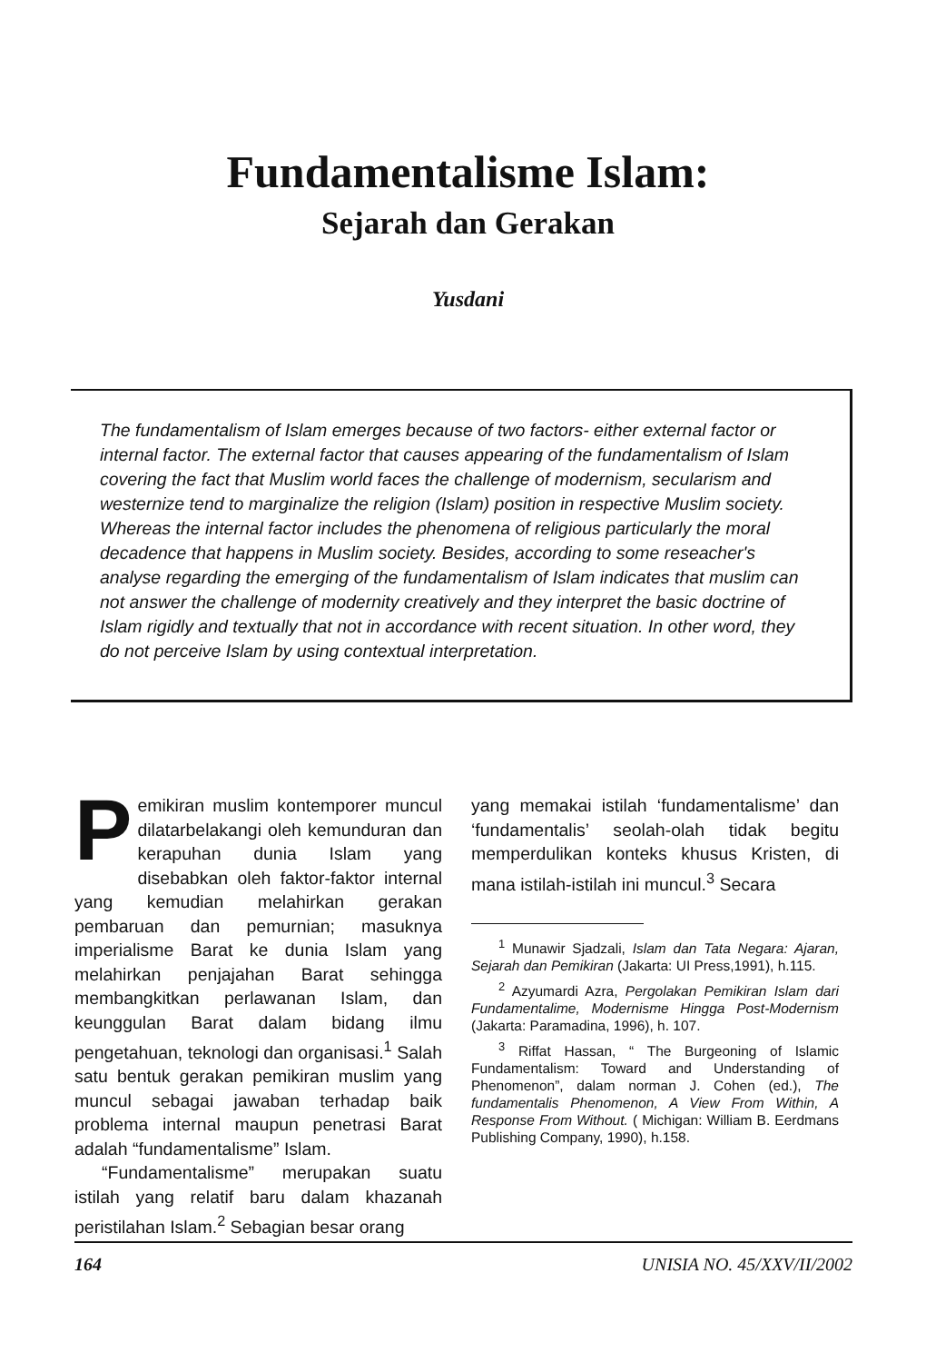Fundamentalisme Islam:
Sejarah dan Gerakan
Yusdani
The fundamentalism of Islam emerges because of two factors- either external factor or internal factor. The external factor that causes appearing of the fundamentalism of Islam covering the fact that Muslim world faces the challenge of modernism, secularism and westernize tend to marginalize the religion (Islam) position in respective Muslim society. Whereas the internal factor includes the phenomena of religious particularly the moral decadence that happens in Muslim society. Besides, according to some reseacher's analyse regarding the emerging of the fundamentalism of Islam indicates that muslim can not answer the challenge of modernity creatively and they interpret the basic doctrine of Islam rigidly and textually that not in accordance with recent situation. In other word, they do not perceive Islam by using contextual interpretation.
Pemikiran muslim kontemporer muncul dilatarbelakangi oleh kemunduran dan kerapuhan dunia Islam yang disebabkan oleh faktor-faktor internal yang kemudian melahirkan gerakan pembaruan dan pemurnian; masuknya imperialisme Barat ke dunia Islam yang melahirkan penjajahan Barat sehingga membangkitkan perlawanan Islam, dan keunggulan Barat dalam bidang ilmu pengetahuan, teknologi dan organisasi.<sup>1</sup> Salah satu bentuk gerakan pemikiran muslim yang muncul sebagai jawaban terhadap baik problema internal maupun penetrasi Barat adalah “fundamentalisme” Islam.
“Fundamentalisme” merupakan suatu istilah yang relatif baru dalam khazanah peristilahan Islam.<sup>2</sup> Sebagian besar orang
yang memakai istilah ‘fundamentalisme’ dan ‘fundamentalis’ seolah-olah tidak begitu memperdulikan konteks khusus Kristen, di mana istilah-istilah ini muncul.<sup>3</sup> Secara
<sup>1</sup> Munawir Sjadzali, Islam dan Tata Negara: Ajaran, Sejarah dan Pemikiran (Jakarta: UI Press,1991), h.115.
<sup>2</sup> Azyumardi Azra, Pergolakan Pemikiran Islam dari Fundamentalime, Modernisme Hingga Post-Modernism (Jakarta: Paramadina, 1996), h. 107.
<sup>3</sup> Riffat Hassan, “ The Burgeoning of Islamic Fundamentalism: Toward and Understanding of Phenomenon”, dalam norman J. Cohen (ed.), The fundamentalis Phenomenon, A View From Within, A Response From Without. ( Michigan: William B. Eerdmans Publishing Company, 1990), h.158.
164 UNISIA NO. 45/XXV/II/2002